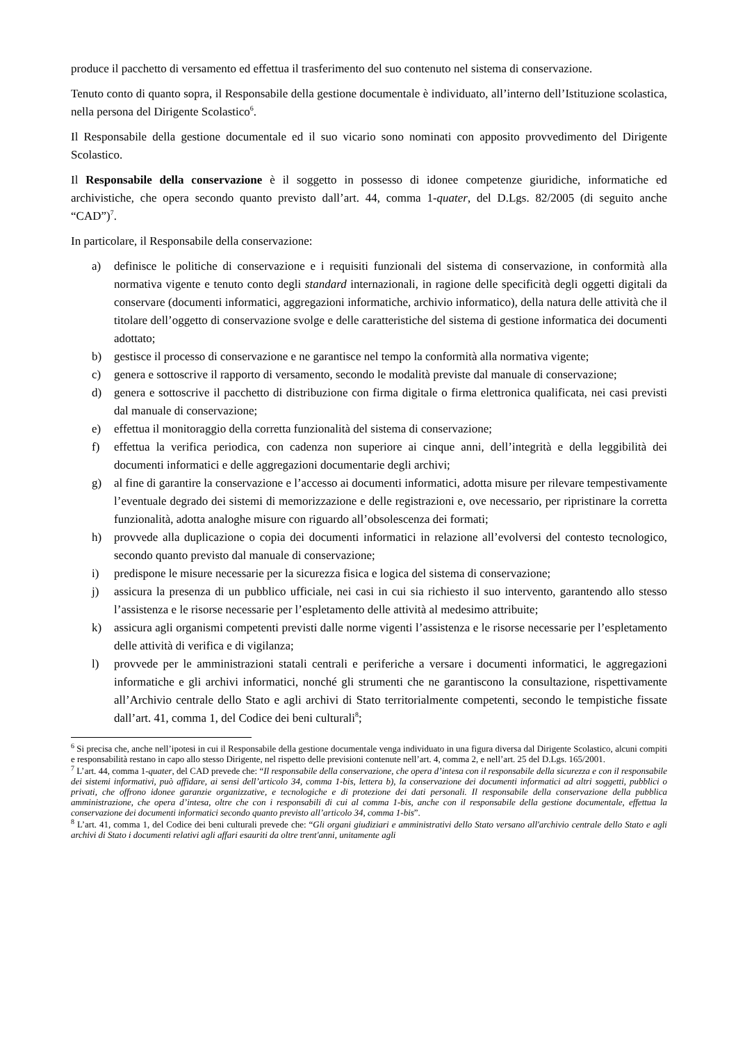produce il pacchetto di versamento ed effettua il trasferimento del suo contenuto nel sistema di conservazione.
Tenuto conto di quanto sopra, il Responsabile della gestione documentale è individuato, all’interno dell’Istituzione scolastica, nella persona del Dirigente Scolastico<sup>6</sup>.
Il Responsabile della gestione documentale ed il suo vicario sono nominati con apposito provvedimento del Dirigente Scolastico.
Il Responsabile della conservazione è il soggetto in possesso di idonee competenze giuridiche, informatiche ed archivistiche, che opera secondo quanto previsto dall’art. 44, comma 1-quater, del D.Lgs. 82/2005 (di seguito anche “CAD”)<sup>7</sup>.
In particolare, il Responsabile della conservazione:
a) definisce le politiche di conservazione e i requisiti funzionali del sistema di conservazione, in conformità alla normativa vigente e tenuto conto degli standard internazionali, in ragione delle specificità degli oggetti digitali da conservare (documenti informatici, aggregazioni informatiche, archivio informatico), della natura delle attività che il titolare dell’oggetto di conservazione svolge e delle caratteristiche del sistema di gestione informatica dei documenti adottato;
b) gestisce il processo di conservazione e ne garantisce nel tempo la conformità alla normativa vigente;
c) genera e sottoscrive il rapporto di versamento, secondo le modalità previste dal manuale di conservazione;
d) genera e sottoscrive il pacchetto di distribuzione con firma digitale o firma elettronica qualificata, nei casi previsti dal manuale di conservazione;
e) effettua il monitoraggio della corretta funzionalità del sistema di conservazione;
f) effettua la verifica periodica, con cadenza non superiore ai cinque anni, dell’integrità e della leggibilità dei documenti informatici e delle aggregazioni documentarie degli archivi;
g) al fine di garantire la conservazione e l’accesso ai documenti informatici, adotta misure per rilevare tempestivamente l’eventuale degrado dei sistemi di memorizzazione e delle registrazioni e, ove necessario, per ripristinare la corretta funzionalità, adotta analoghe misure con riguardo all’obsolescenza dei formati;
h) provvede alla duplicazione o copia dei documenti informatici in relazione all’evolversi del contesto tecnologico, secondo quanto previsto dal manuale di conservazione;
i) predispone le misure necessarie per la sicurezza fisica e logica del sistema di conservazione;
j) assicura la presenza di un pubblico ufficiale, nei casi in cui sia richiesto il suo intervento, garantendo allo stesso l’assistenza e le risorse necessarie per l’espletamento delle attività al medesimo attribuite;
k) assicura agli organismi competenti previsti dalle norme vigenti l’assistenza e le risorse necessarie per l’espletamento delle attività di verifica e di vigilanza;
l) provvede per le amministrazioni statali centrali e periferiche a versare i documenti informatici, le aggregazioni informatiche e gli archivi informatici, nonché gli strumenti che ne garantiscono la consultazione, rispettivamente all’Archivio centrale dello Stato e agli archivi di Stato territorialmente competenti, secondo le tempistiche fissate dall’art. 41, comma 1, del Codice dei beni culturali<sup>8</sup>;
<sup>6</sup> Si precisa che, anche nell’ipotesi in cui il Responsabile della gestione documentale venga individuato in una figura diversa dal Dirigente Scolastico, alcuni compiti e responsabilità restano in capo allo stesso Dirigente, nel rispetto delle previsioni contenute nell’art. 4, comma 2, e nell’art. 25 del D.Lgs. 165/2001.
<sup>7</sup> L’art. 44, comma 1-quater, del CAD prevede che: “Il responsabile della conservazione, che opera d’intesa con il responsabile della sicurezza e con il responsabile dei sistemi informativi, può affidare, ai sensi dell’articolo 34, comma 1-bis, lettera b), la conservazione dei documenti informatici ad altri soggetti, pubblici o privati, che offrono idonee garanzie organizzative, e tecnologiche e di protezione dei dati personali. Il responsabile della conservazione della pubblica amministrazione, che opera d’intesa, oltre che con i responsabili di cui al comma 1-bis, anche con il responsabile della gestione documentale, effettua la conservazione dei documenti informatici secondo quanto previsto all’articolo 34, comma 1-bis”.
<sup>8</sup> L’art. 41, comma 1, del Codice dei beni culturali prevede che: “Gli organi giudiziari e amministrativi dello Stato versano all'archivio centrale dello Stato e agli archivi di Stato i documenti relativi agli affari esauriti da oltre trent'anni, unitamente agli